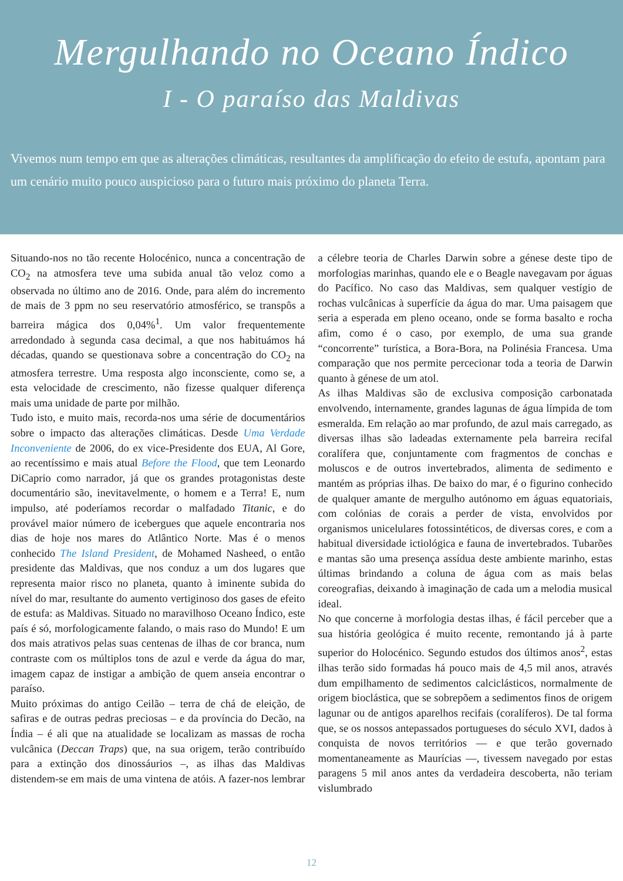Mergulhando no Oceano Índico
I - O paraíso das Maldivas
Vivemos num tempo em que as alterações climáticas, resultantes da amplificação do efeito de estufa, apontam para um cenário muito pouco auspicioso para o futuro mais próximo do planeta Terra.
Situando-nos no tão recente Holocénico, nunca a concentração de CO<sub>2</sub> na atmosfera teve uma subida anual tão veloz como a observada no último ano de 2016. Onde, para além do incremento de mais de 3 ppm no seu reservatório atmosférico, se transpôs a barreira mágica dos 0,04%<sup>1</sup>. Um valor frequentemente arredondado à segunda casa decimal, a que nos habituámos há décadas, quando se questionava sobre a concentração do CO<sub>2</sub> na atmosfera terrestre. Uma resposta algo inconsciente, como se, a esta velocidade de crescimento, não fizesse qualquer diferença mais uma unidade de parte por milhão.
Tudo isto, e muito mais, recorda-nos uma série de documentários sobre o impacto das alterações climáticas. Desde Uma Verdade Inconveniente de 2006, do ex vice-Presidente dos EUA, Al Gore, ao recentíssimo e mais atual Before the Flood, que tem Leonardo DiCaprio como narrador, já que os grandes protagonistas deste documentário são, inevitavelmente, o homem e a Terra! E, num impulso, até poderíamos recordar o malfadado Titanic, e do provável maior número de icebergues que aquele encontraria nos dias de hoje nos mares do Atlântico Norte. Mas é o menos conhecido The Island President, de Mohamed Nasheed, o então presidente das Maldivas, que nos conduz a um dos lugares que representa maior risco no planeta, quanto à iminente subida do nível do mar, resultante do aumento vertiginoso dos gases de efeito de estufa: as Maldivas. Situado no maravilhoso Oceano Índico, este país é só, morfologicamente falando, o mais raso do Mundo! E um dos mais atrativos pelas suas centenas de ilhas de cor branca, num contraste com os múltiplos tons de azul e verde da água do mar, imagem capaz de instigar a ambição de quem anseia encontrar o paraíso.
Muito próximas do antigo Ceilão – terra de chá de eleição, de safiras e de outras pedras preciosas – e da província do Decão, na Índia – é ali que na atualidade se localizam as massas de rocha vulcânica (Deccan Traps) que, na sua origem, terão contribuído para a extinção dos dinossáurios –, as ilhas das Maldivas distendem-se em mais de uma vintena de atóis. A fazer-nos lembrar a célebre teoria de Charles Darwin sobre a génese deste tipo de morfologias marinhas, quando ele e o Beagle navegavam por águas do Pacífico. No caso das Maldivas, sem qualquer vestígio de rochas vulcânicas à superfície da água do mar. Uma paisagem que seria a esperada em pleno oceano, onde se forma basalto e rocha afim, como é o caso, por exemplo, de uma sua grande “concorrente” turística, a Bora-Bora, na Polinésia Francesa. Uma comparação que nos permite percecionar toda a teoria de Darwin quanto à génese de um atol.
As ilhas Maldivas são de exclusiva composição carbonatada envolvendo, internamente, grandes lagunas de água límpida de tom esmeralda. Em relação ao mar profundo, de azul mais carregado, as diversas ilhas são ladeadas externamente pela barreira recifal coralífera que, conjuntamente com fragmentos de conchas e moluscos e de outros invertebrados, alimenta de sedimento e mantém as próprias ilhas. De baixo do mar, é o figurino conhecido de qualquer amante de mergulho autónomo em águas equatoriais, com colónias de corais a perder de vista, envolvidos por organismos unicelulares fotossintéticos, de diversas cores, e com a habitual diversidade ictiológica e fauna de invertebrados. Tubarões e mantas são uma presença assídua deste ambiente marinho, estas últimas brindando a coluna de água com as mais belas coreografias, deixando à imaginação de cada um a melodia musical ideal.
No que concerne à morfologia destas ilhas, é fácil perceber que a sua história geológica é muito recente, remontando já à parte superior do Holocénico. Segundo estudos dos últimos anos<sup>2</sup>, estas ilhas terão sido formadas há pouco mais de 4,5 mil anos, através dum empilhamento de sedimentos calciclásticos, normalmente de origem bioclástica, que se sobrepõem a sedimentos finos de origem lagunar ou de antigos aparelhos recifais (coralíferos). De tal forma que, se os nossos antepassados portugueses do século XVI, dados à conquista de novos territórios — e que terão governado momentaneamente as Maurícias —, tivessem navegado por estas paragens 5 mil anos antes da verdadeira descoberta, não teriam vislumbrado
12